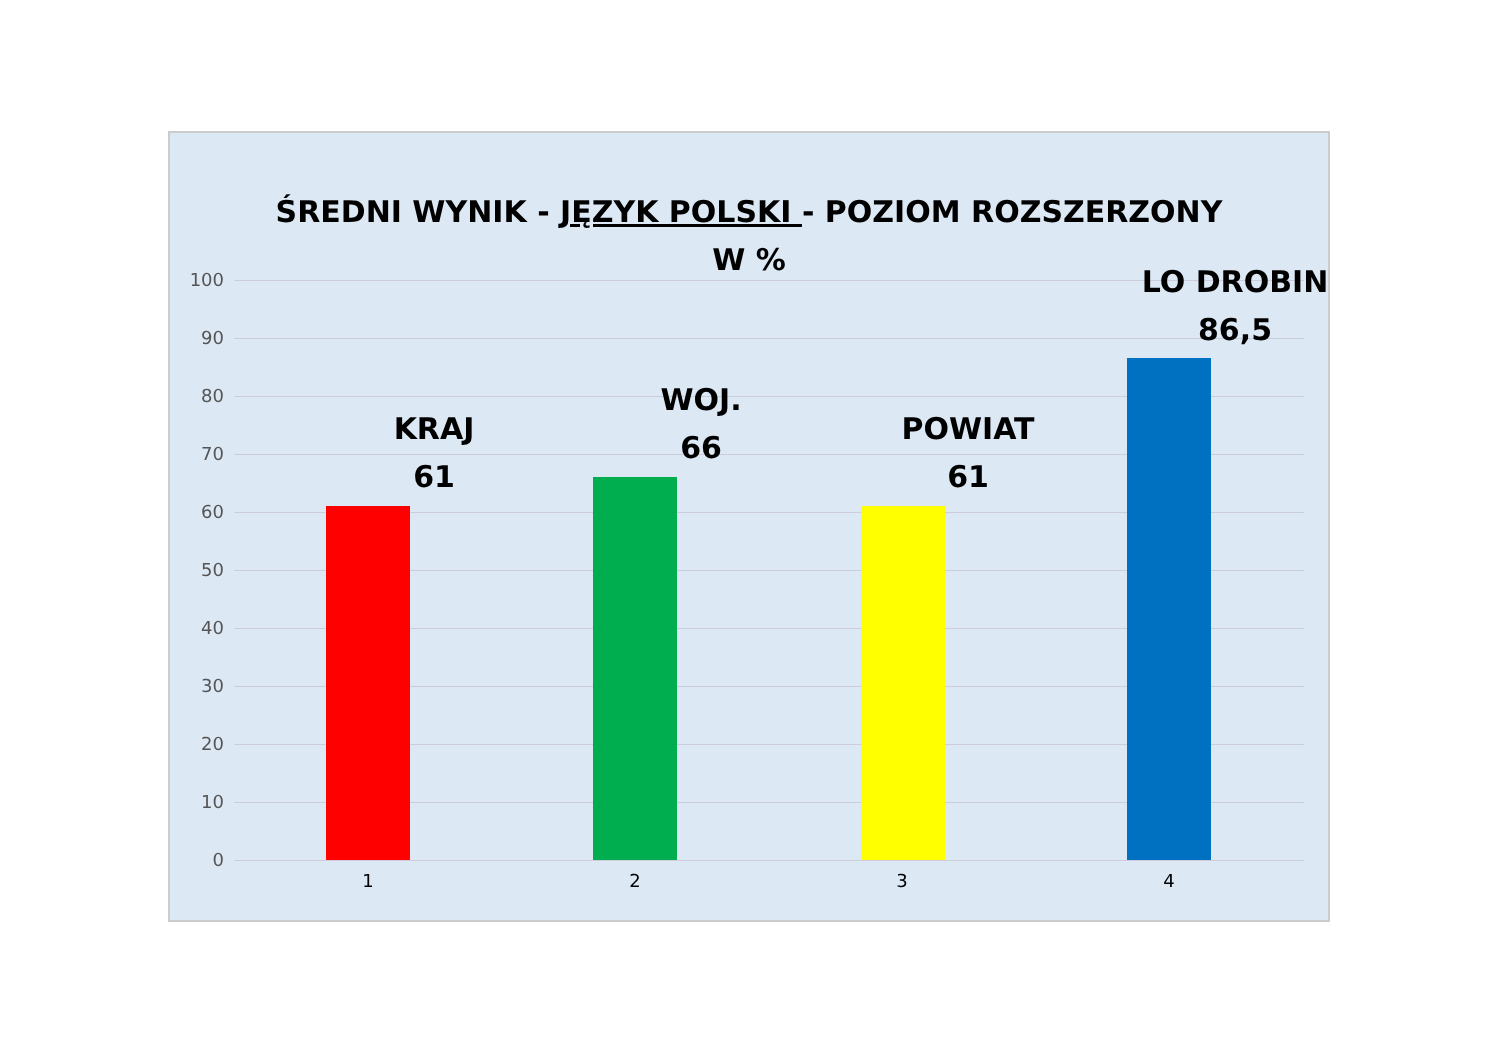ŚREDNI WYNIK - JĘZYK POLSKI - POZIOM ROZSZERZONY
W %
100
90
80
70
60
50
40
30
20
10
0
KRAJ
61
WOJ.
66
POWIAT
61
LO DROBIN
86,5
1 2 3 4